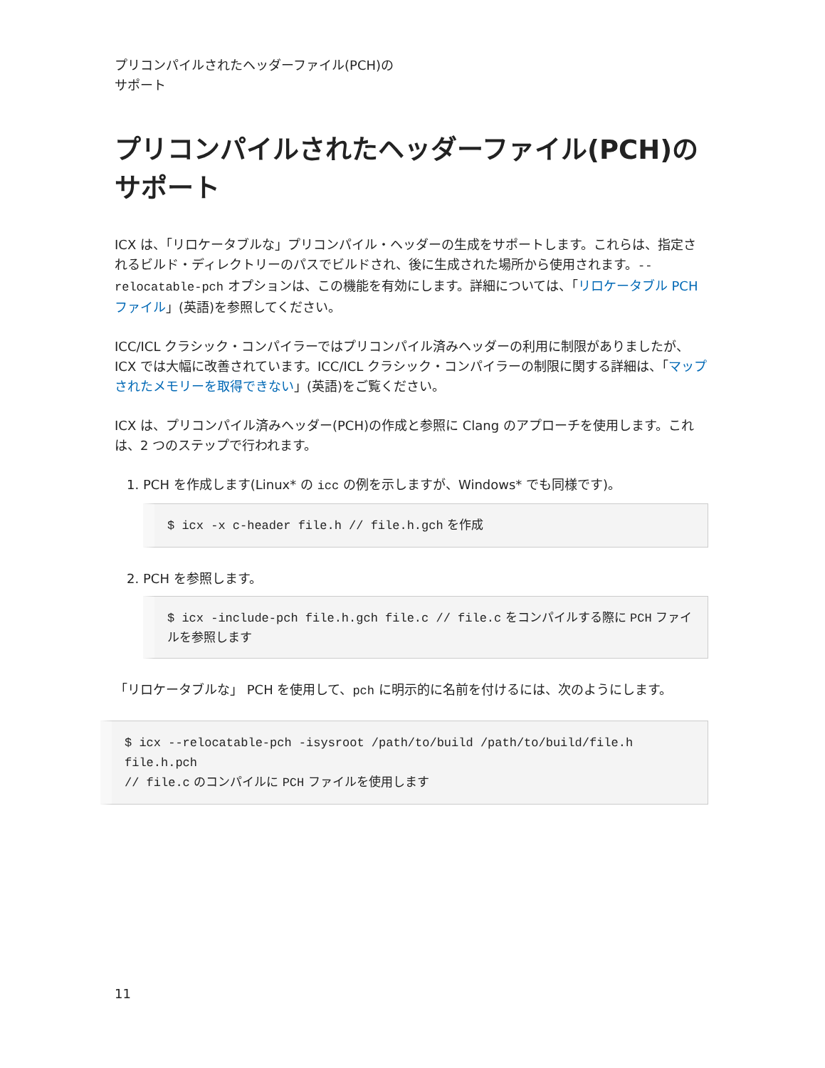プリコンパイルされたヘッダーファイル(PCH)の
サポート
プリコンパイルされたヘッダーファイル(PCH)の
サポート
ICX は、「リロケータブルな」プリコンパイル・ヘッダーの生成をサポートします。これらは、指定されるビルド・ディレクトリーのパスでビルドされ、後に生成された場所から使用されます。--relocatable-pch オプションは、この機能を有効にします。詳細については、「リロケータブル PCH ファイル」(英語)を参照してください。
ICC/ICL クラシック・コンパイラーではプリコンパイル済みヘッダーの利用に制限がありましたが、ICX では大幅に改善されています。ICC/ICL クラシック・コンパイラーの制限に関する詳細は、「マップされたメモリーを取得できない」(英語)をご覧ください。
ICX は、プリコンパイル済みヘッダー(PCH)の作成と参照に Clang のアプローチを使用します。これは、2 つのステップで行われます。
1. PCH を作成します(Linux* の icc の例を示しますが、Windows* でも同様です)。
$ icx -x c-header file.h // file.h.gch を作成
2. PCH を参照します。
$ icx -include-pch file.h.gch file.c // file.c をコンパイルする際に PCH ファイルを参照します
「リロケータブルな」 PCH を使用して、pch に明示的に名前を付けるには、次のようにします。
$ icx --relocatable-pch -isysroot /path/to/build /path/to/build/file.h
file.h.pch
// file.c のコンパイルに PCH ファイルを使用します
11